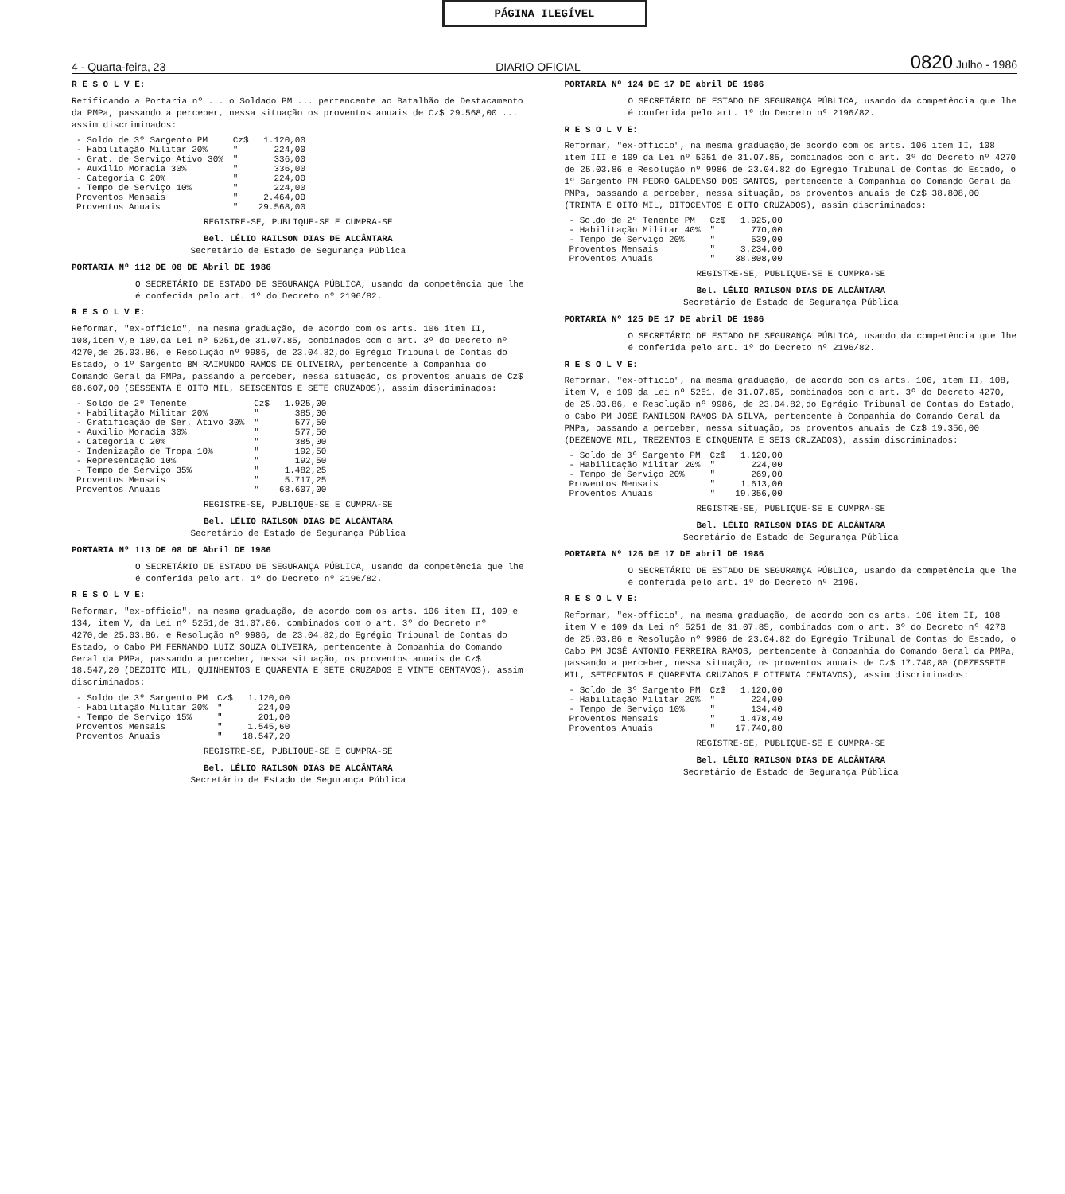PÁGINA ILEGÍVEL
4 - Quarta-feira, 23 DIARIO OFICIAL 0820 Julho - 1986
R E S O L V E:
Retificando a Portaria nº ... o Soldado PM ... pertencente ao Batalhão de Destacamento da PMPa, passando a perceber, nessa situação os proventos anuais de Cz$ 29.568,00 ... assim discriminados:
| - Soldo de 3º Sargento PM | Cz$ | 1.120,00 |
| - Habilitação Militar 20% | " | 224,00 |
| - Grat. de Serviço Ativo 30% | " | 336,00 |
| - Auxilio Moradia 30% | " | 336,00 |
| - Categoria C 20% | " | 224,00 |
| - Tempo de Serviço 10% | " | 224,00 |
| Proventos Mensais | " | 2.464,00 |
| Proventos Anuais | " | 29.568,00 |
REGISTRE-SE, PUBLIQUE-SE E CUMPRA-SE
Bel. LÉLIO RAILSON DIAS DE ALCÂNTARA
Secretário de Estado de Segurança Pública
PORTARIA Nº 112 DE 08 DE Abril DE 1986
O SECRETÁRIO DE ESTADO DE SEGURANÇA PÚBLICA, usando da competência que lhe é conferida pelo art. 1º do Decreto nº 2196/82.
R E S O L V E:
Reformar, "ex-officio", na mesma graduação, de acordo com os arts. 106 item II, 108,item V,e 109,da Lei nº 5251,de 31.07.85, combinados com o art. 3º do Decreto nº 4270,de 25.03.86, e Resolução nº 9986, de 23.04.82,do Egrégio Tribunal de Contas do Estado, o 1º Sargento BM RAIMUNDO RAMOS DE OLIVEIRA, pertencente à Companhia do Comando Geral da PMPa, passando a perceber, nessa situação, os proventos anuais de Cz$ 68.607,00 (SESSENTA E OITO MIL, SEISCENTOS E SETE CRUZADOS), assim discriminados:
| - Soldo de 2º Tenente | Cz$ | 1.925,00 |
| - Habilitação Militar 20% | " | 385,00 |
| - Gratificação de Ser. Ativo 30% | " | 577,50 |
| - Auxilio Moradia 30% | " | 577,50 |
| - Categoria C 20% | " | 385,00 |
| - Indenização de Tropa 10% | " | 192,50 |
| - Representação 10% | " | 192,50 |
| - Tempo de Serviço 35% | " | 1.482,25 |
| Proventos Mensais | " | 5.717,25 |
| Proventos Anuais | " | 68.607,00 |
REGISTRE-SE, PUBLIQUE-SE E CUMPRA-SE
Bel. LÉLIO RAILSON DIAS DE ALCÂNTARA
Secretário de Estado de Segurança Pública
PORTARIA Nº 113 DE 08 DE Abril DE 1986
O SECRETÁRIO DE ESTADO DE SEGURANÇA PÚBLICA, usando da competência que lhe é conferida pelo art. 1º do Decreto nº 2196/82.
R E S O L V E:
Reformar, "ex-officio", na mesma graduação, de acordo com os arts. 106 item II, 109 e 134, item V, da Lei nº 5251,de 31.07.86, combinados com o art. 3º do Decreto nº 4270,de 25.03.86, e Resolução nº 9986, de 23.04.82,do Egrégio Tribunal de Contas do Estado, o Cabo PM FERNANDO LUIZ SOUZA OLIVEIRA, pertencente à Companhia do Comando Geral da PMPa, passando a perceber, nessa situação, os proventos anuais de Cz$ 18.547,20 (DEZOITO MIL, QUINHENTOS E QUARENTA E SETE CRUZADOS E VINTE CENTAVOS), assim discriminados:
| - Soldo de 3º Sargento PM | Cz$ | 1.120,00 |
| - Habilitação Militar 20% | " | 224,00 |
| - Tempo de Serviço 15% | " | 201,00 |
| Proventos Mensais | " | 1.545,60 |
| Proventos Anuais | " | 18.547,20 |
REGISTRE-SE, PUBLIQUE-SE E CUMPRA-SE
Bel. LÉLIO RAILSON DIAS DE ALCÂNTARA
Secretário de Estado de Segurança Pública
PORTARIA Nº 124 DE 17 DE abril DE 1986
O SECRETÁRIO DE ESTADO DE SEGURANÇA PÚBLICA, usando da competência que lhe é conferida pelo art. 1º do Decreto nº 2196/82.
R E S O L V E:
Reformar, "ex-officio", na mesma graduação,de acordo com os arts. 106 item II, 108 item III e 109 da Lei nº 5251 de 31.07.85, combinados com o art. 3º do Decreto nº 4270 de 25.03.86 e Resolução nº 9986 de 23.04.82 do Egrégio Tribunal de Contas do Estado, o 1º Sargento PM PEDRO GALDENSO DOS SANTOS, pertencente à Companhia do Comando Geral da PMPa, passando a perceber, nessa situação, os proventos anuais de Cz$ 38.808,00 (TRINTA E OITO MIL, OITOCENTOS E OITO CRUZADOS), assim discriminados:
| - Soldo de 2º Tenente PM | Cz$ | 1.925,00 |
| - Habilitação Militar 40% | " | 770,00 |
| - Tempo de Serviço 20% | " | 539,00 |
| Proventos Mensais | " | 3.234,00 |
| Proventos Anuais | " | 38.808,00 |
REGISTRE-SE, PUBLIQUE-SE E CUMPRA-SE
Bel. LÉLIO RAILSON DIAS DE ALCÂNTARA
Secretário de Estado de Segurança Pública
PORTARIA Nº 125 DE 17 DE abril DE 1986
O SECRETÁRIO DE ESTADO DE SEGURANÇA PÚBLICA, usando da competência que lhe é conferida pelo art. 1º do Decreto nº 2196/82.
R E S O L V E:
Reformar, "ex-officio", na mesma graduação, de acordo com os arts. 106, item II, 108, item V, e 109 da Lei nº 5251, de 31.07.85, combinados com o art. 3º do Decreto 4270, de 25.03.86, e Resolução nº 9986, de 23.04.82,do Egrégio Tribunal de Contas do Estado, o Cabo PM JOSÉ RANILSON RAMOS DA SILVA, pertencente à Companhia do Comando Geral da PMPa, passando a perceber, nessa situação, os proventos anuais de Cz$ 19.356,00 (DEZENOVE MIL, TREZENTOS E CINQUENTA E SEIS CRUZADOS), assim discriminados:
| - Soldo de 3º Sargento PM | Cz$ | 1.120,00 |
| - Habilitação Militar 20% | " | 224,00 |
| - Tempo de Serviço 20% | " | 269,00 |
| Proventos Mensais | " | 1.613,00 |
| Proventos Anuais | " | 19.356,00 |
REGISTRE-SE, PUBLIQUE-SE E CUMPRA-SE
Bel. LÉLIO RAILSON DIAS DE ALCÂNTARA
Secretário de Estado de Segurança Pública
PORTARIA Nº 126 DE 17 DE abril DE 1986
O SECRETÁRIO DE ESTADO DE SEGURANÇA PÚBLICA, usando da competência que lhe é conferida pelo art. 1º do Decreto nº 2196.
R E S O L V E:
Reformar, "ex-officio", na mesma graduação, de acordo com os arts. 106 item II, 108 item V e 109 da Lei nº 5251 de 31.07.85, combinados com o art. 3º do Decreto nº 4270 de 25.03.86 e Resolução nº 9986 de 23.04.82 do Egrégio Tribunal de Contas do Estado, o Cabo PM JOSÉ ANTONIO FERREIRA RAMOS, pertencente à Companhia do Comando Geral da PMPa, passando a perceber, nessa situação, os proventos anuais de Cz$ 17.740,80 (DEZESSETE MIL, SETECENTOS E QUARENTA CRUZADOS E OITENTA CENTAVOS), assim discriminados:
| - Soldo de 3º Sargento PM | Cz$ | 1.120,00 |
| - Habilitação Militar 20% | " | 224,00 |
| - Tempo de Serviço 10% | " | 134,40 |
| Proventos Mensais | " | 1.478,40 |
| Proventos Anuais | " | 17.740,80 |
REGISTRE-SE, PUBLIQUE-SE E CUMPRA-SE
Bel. LÉLIO RAILSON DIAS DE ALCÂNTARA
Secretário de Estado de Segurança Pública